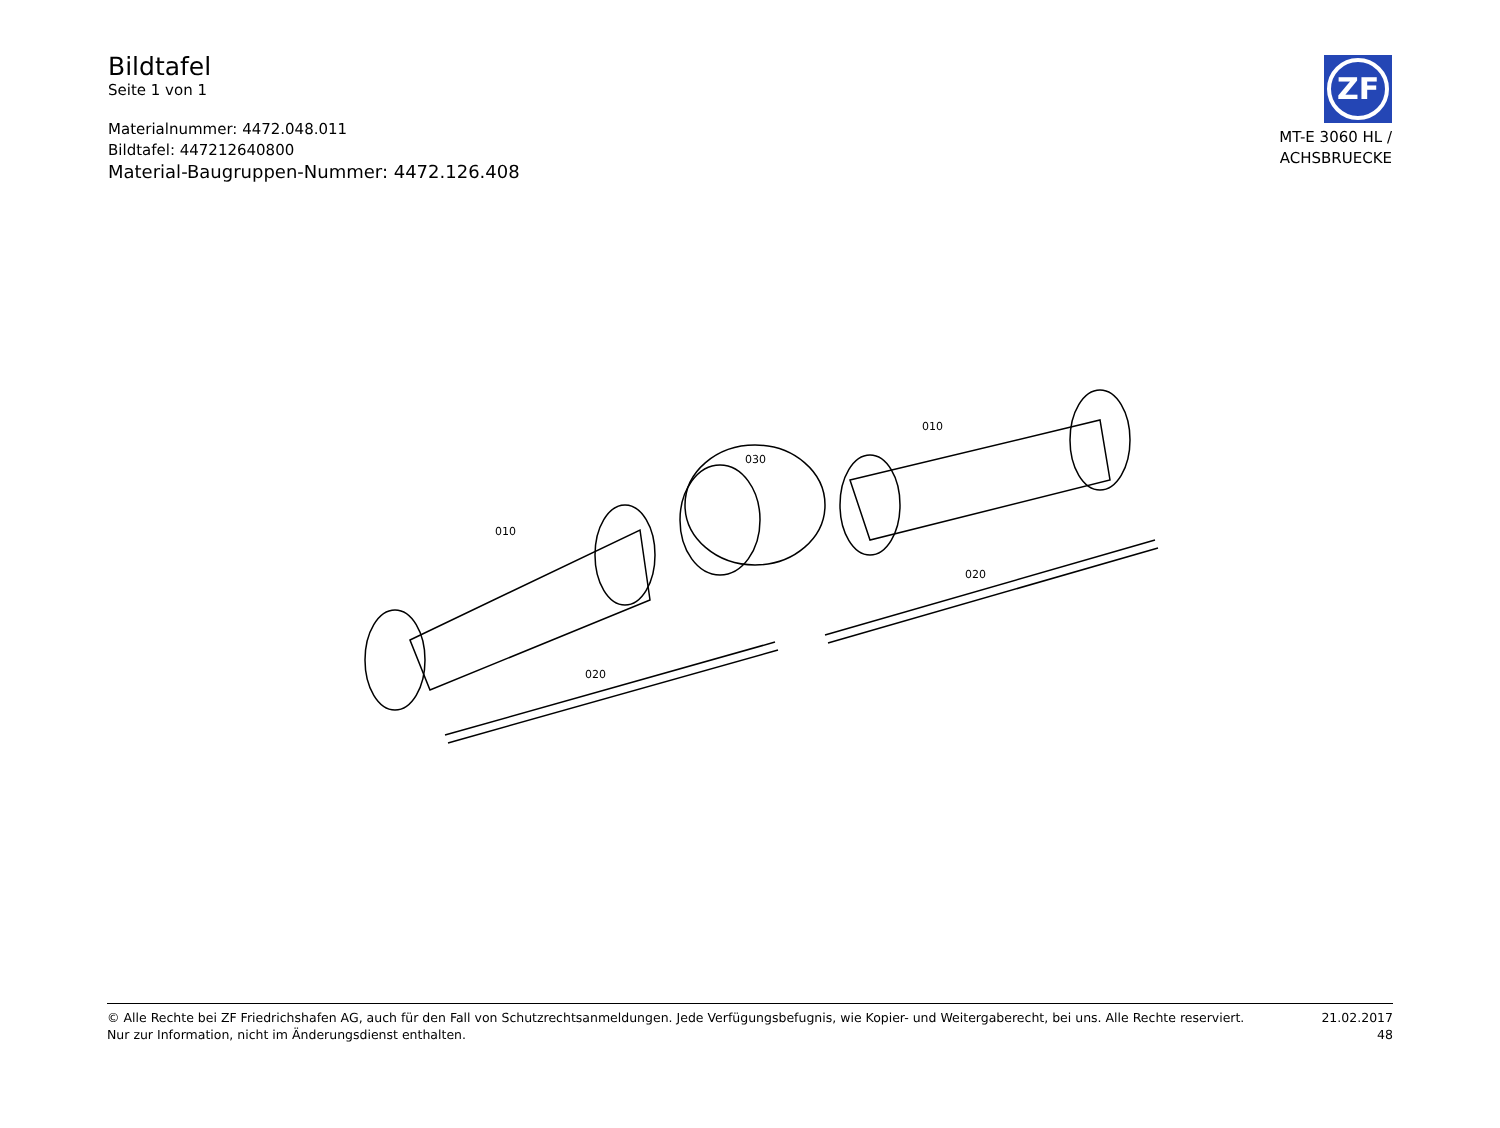Bildtafel
Seite 1 von 1
Materialnummer: 4472.048.011
Bildtafel: 447212640800
Material-Baugruppen-Nummer: 4472.126.408
ZF
MT-E 3060 HL /
ACHSBRUECKE
010
020
030
010
020
© Alle Rechte bei ZF Friedrichshafen AG, auch für den Fall von Schutzrechtsanmeldungen. Jede Verfügungsbefugnis, wie Kopier- und Weitergaberecht, bei uns. Alle Rechte reserviert.
Nur zur Information, nicht im Änderungsdienst enthalten.
21.02.2017
48